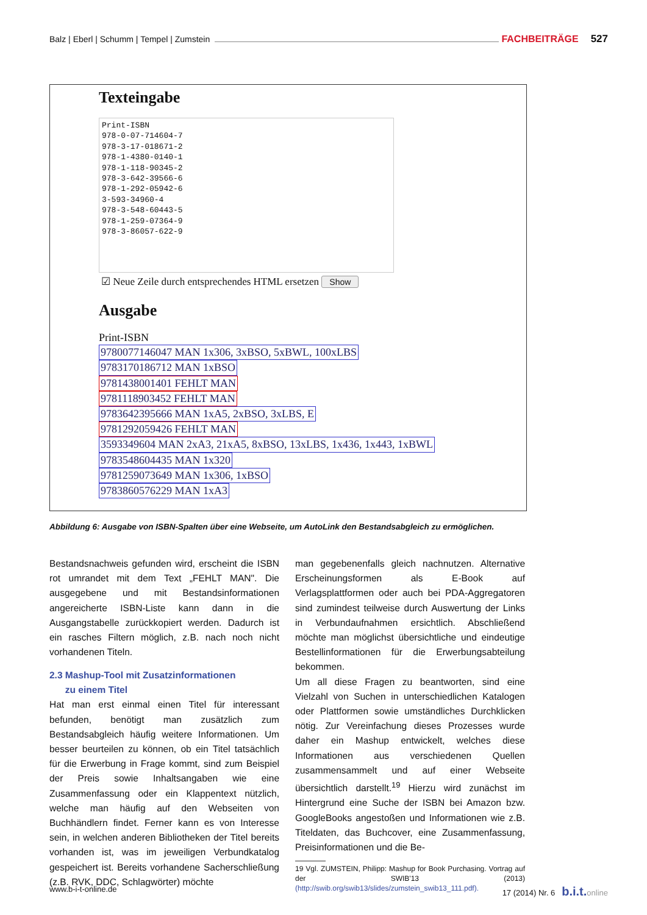Balz | Eberl | Schumm | Tempel | Zumstein FACHBEITRÄGE 527
Texteingabe
Print-ISBN 978-0-07-714604-7 978-3-17-018671-2 978-1-4380-0140-1 978-1-118-90345-2 978-3-642-39566-6 978-1-292-05942-6 3-593-34960-4 978-3-548-60443-5 978-1-259-07364-9 978-3-86057-622-9
☑ Neue Zeile durch entsprechendes HTML ersetzen Show
Ausgabe
Print-ISBN
9780077146047 MAN 1x306, 3xBSO, 5xBWL, 100xLBS
9783170186712 MAN 1xBSO
9781438001401 FEHLT MAN
9781118903452 FEHLT MAN
9783642395666 MAN 1xA5, 2xBSO, 3xLBS, E
9781292059426 FEHLT MAN
3593349604 MAN 2xA3, 21xA5, 8xBSO, 13xLBS, 1x436, 1x443, 1xBWL
9783548604435 MAN 1x320
9781259073649 MAN 1x306, 1xBSO
9783860576229 MAN 1xA3
Abbildung 6: Ausgabe von ISBN-Spalten über eine Webseite, um AutoLink den Bestandsabgleich zu ermöglichen.
Bestandsnachweis gefunden wird, erscheint die ISBN rot umrandet mit dem Text „FEHLT MAN". Die ausgegebene und mit Bestandsinformationen angereicherte ISBN-Liste kann dann in die Ausgangstabelle zurückkopiert werden. Dadurch ist ein rasches Filtern möglich, z.B. nach noch nicht vorhandenen Titeln.
2.3 Mashup-Tool mit Zusatzinformationen
zu einem Titel
Hat man erst einmal einen Titel für interessant befunden, benötigt man zusätzlich zum Bestandsabgleich häufig weitere Informationen. Um besser beurteilen zu können, ob ein Titel tatsächlich für die Erwerbung in Frage kommt, sind zum Beispiel der Preis sowie Inhaltsangaben wie eine Zusammenfassung oder ein Klappentext nützlich, welche man häufig auf den Webseiten von Buchhändlern findet. Ferner kann es von Interesse sein, in welchen anderen Bibliotheken der Titel bereits vorhanden ist, was im jeweiligen Verbundkatalog gespeichert ist. Bereits vorhandene Sacherschließung (z.B. RVK, DDC, Schlagwörter) möchte
man gegebenenfalls gleich nachnutzen. Alternative Erscheinungsformen als E-Book auf Verlagsplattformen oder auch bei PDA-Aggregatoren sind zumindest teilweise durch Auswertung der Links in Verbundaufnahmen ersichtlich. Abschließend möchte man möglichst übersichtliche und eindeutige Bestellinformationen für die Erwerbungsabteilung bekommen.
Um all diese Fragen zu beantworten, sind eine Vielzahl von Suchen in unterschiedlichen Katalogen oder Plattformen sowie umständliches Durchklicken nötig. Zur Vereinfachung dieses Prozesses wurde daher ein Mashup entwickelt, welches diese Informationen aus verschiedenen Quellen zusammensammelt und auf einer Webseite übersichtlich darstellt.<sup>19</sup> Hierzu wird zunächst im Hintergrund eine Suche der ISBN bei Amazon bzw. GoogleBooks angestoßen und Informationen wie z.B. Titeldaten, das Buchcover, eine Zusammenfassung, Preisinformationen und die Be-
19 Vgl. ZUMSTEIN, Philipp: Mashup for Book Purchasing. Vortrag auf der SWIB'13 (2013) (http://swib.org/swib13/slides/zumstein_swib13_111.pdf).
www.b-i-t-online.de 17 (2014) Nr. 6 b.i.t. online